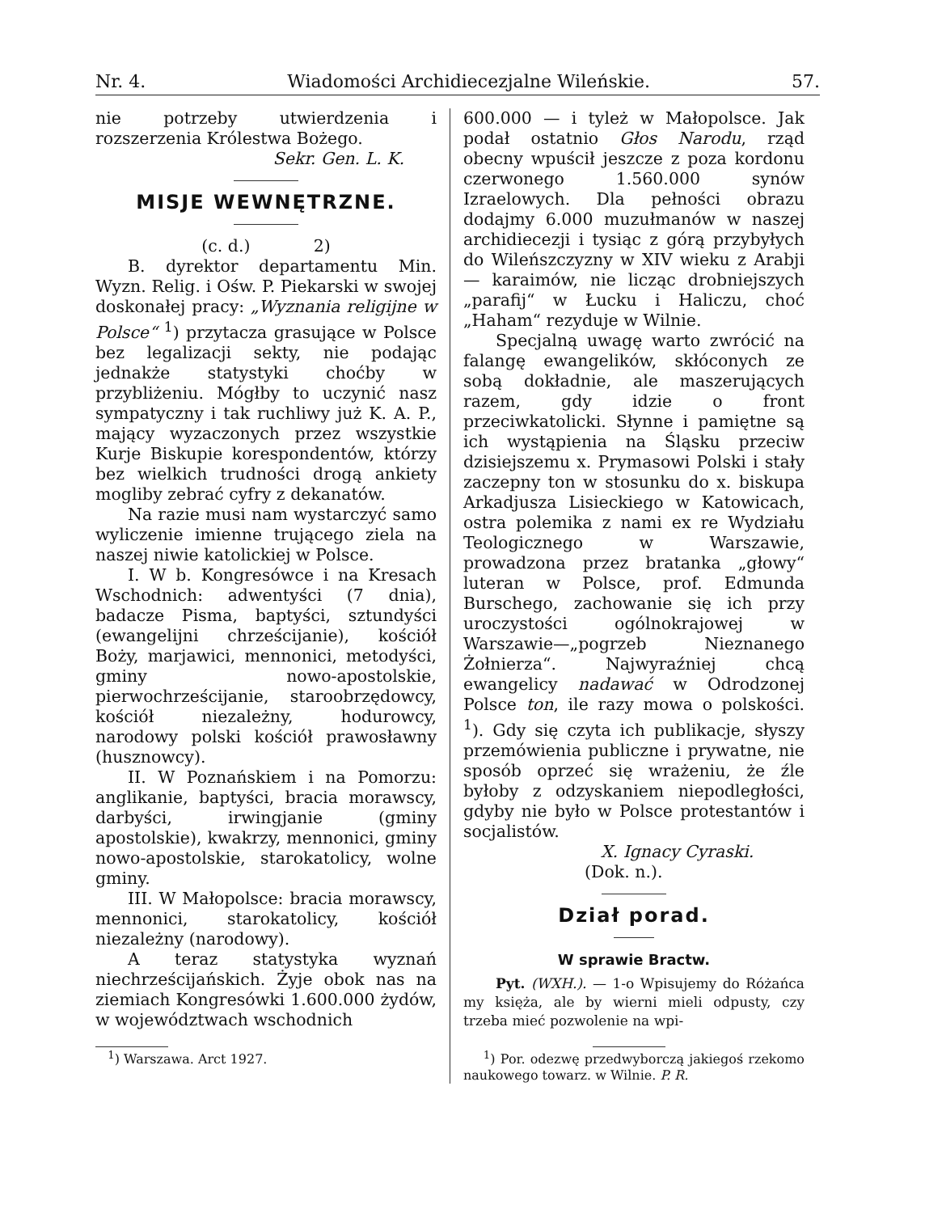Nr. 4. Wiadomości Archidiecezjalne Wileńskie. 57.
nie potrzeby utwierdzenia i rozszerzenia Królestwa Bożego.
Sekr. Gen. L. K.
MISJE WEWNĘTRZNE.
(c. d.) 2)
B. dyrektor departamentu Min. Wyzn. Relig. i Ośw. P. Piekarski w swojej doskonałej pracy: „Wyznania religijne w Polsce“ <sup>1</sup>) przytacza grasujące w Polsce bez legalizacji sekty, nie podając jednakże statystyki choćby w przybliżeniu. Mógłby to uczynić nasz sympatyczny i tak ruchliwy już K. A. P., mający wyzaczonych przez wszystkie Kurje Biskupie korespondentów, którzy bez wielkich trudności drogą ankiety mogliby zebrać cyfry z dekanatów.
Na razie musi nam wystarczyć samo wyliczenie imienne trującego ziela na naszej niwie katolickiej w Polsce.
I. W b. Kongresówce i na Kresach Wschodnich: adwentyści (7 dnia), badacze Pisma, baptyści, sztundyści (ewangelijni chrześcijanie), kościół Boży, marjawici, mennonici, metodyści, gminy nowo-apostolskie, pierwochrześcijanie, staroobrzędowcy, kościół niezależny, hodurowcy, narodowy polski kościół prawosławny (husznowcy).
II. W Poznańskiem i na Pomorzu: anglikanie, baptyści, bracia morawscy, darbyści, irwingjanie (gminy apostolskie), kwakrzy, mennonici, gminy nowo-apostolskie, starokatolicy, wolne gminy.
III. W Małopolsce: bracia morawscy, mennonici, starokatolicy, kościół niezależny (narodowy).
A teraz statystyka wyznań niechrześcijańskich. Żyje obok nas na ziemiach Kongresówki 1.600.000 żydów, w województwach wschodnich
<sup>1</sup>) Warszawa. Arct 1927.
600.000 — i tyleż w Małopolsce. Jak podał ostatnio Głos Narodu, rząd obecny wpuścił jeszcze z poza kordonu czerwonego 1.560.000 synów Izraelowych. Dla pełności obrazu dodajmy 6.000 muzułmanów w naszej archidiecezji i tysiąc z górą przybyłych do Wileńszczyzny w XIV wieku z Arabji — karaimów, nie licząc drobniejszych „parafij“ w Łucku i Haliczu, choć „Haham“ rezyduje w Wilnie.
Specjalną uwagę warto zwrócić na falangę ewangelików, skłóconych ze sobą dokładnie, ale maszerujących razem, gdy idzie o front przeciwkatolicki. Słynne i pamiętne są ich wystąpienia na Śląsku przeciw dzisiejszemu x. Prymasowi Polski i stały zaczepny ton w stosunku do x. biskupa Arkadjusza Lisieckiego w Katowicach, ostra polemika z nami ex re Wydziału Teologicznego w Warszawie, prowadzona przez bratanka „głowy“ luteran w Polsce, prof. Edmunda Burschego, zachowanie się ich przy uroczystości ogólnokrajowej w Warszawie—„pogrzeb Nieznanego Żołnierza“. Najwyraźniej chcą ewangelicy nadawać w Odrodzonej Polsce ton, ile razy mowa o polskości. <sup>1</sup>). Gdy się czyta ich publikacje, słyszy przemówienia publiczne i prywatne, nie sposób oprzeć się wrażeniu, że źle byłoby z odzyskaniem niepodległości, gdyby nie było w Polsce protestantów i socjalistów.
X. Ignacy Cyraski.
(Dok. n.).
Dział porad.
W sprawie Bractw.
Pyt. (WXH.). — 1-o Wpisujemy do Różańca my księża, ale by wierni mieli odpusty, czy trzeba mieć pozwolenie na wpi-
<sup>1</sup>) Por. odezwę przedwyborczą jakiegoś rzekomo naukowego towarz. w Wilnie. P. R.